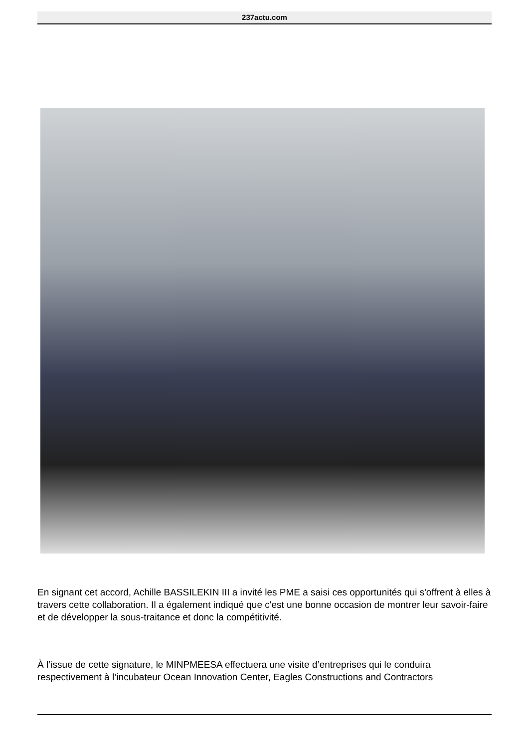237actu.com
En signant cet accord, Achille BASSILEKIN III a invité les PME a saisi ces opportunités qui s'offrent à elles à travers cette collaboration. Il a également indiqué que c'est une bonne occasion de montrer leur savoir-faire et de développer la sous-traitance et donc la compétitivité.
À l’issue de cette signature, le MINPMEESA effectuera une visite d’entreprises qui le conduira respectivement à l’incubateur Ocean Innovation Center, Eagles Constructions and Contractors